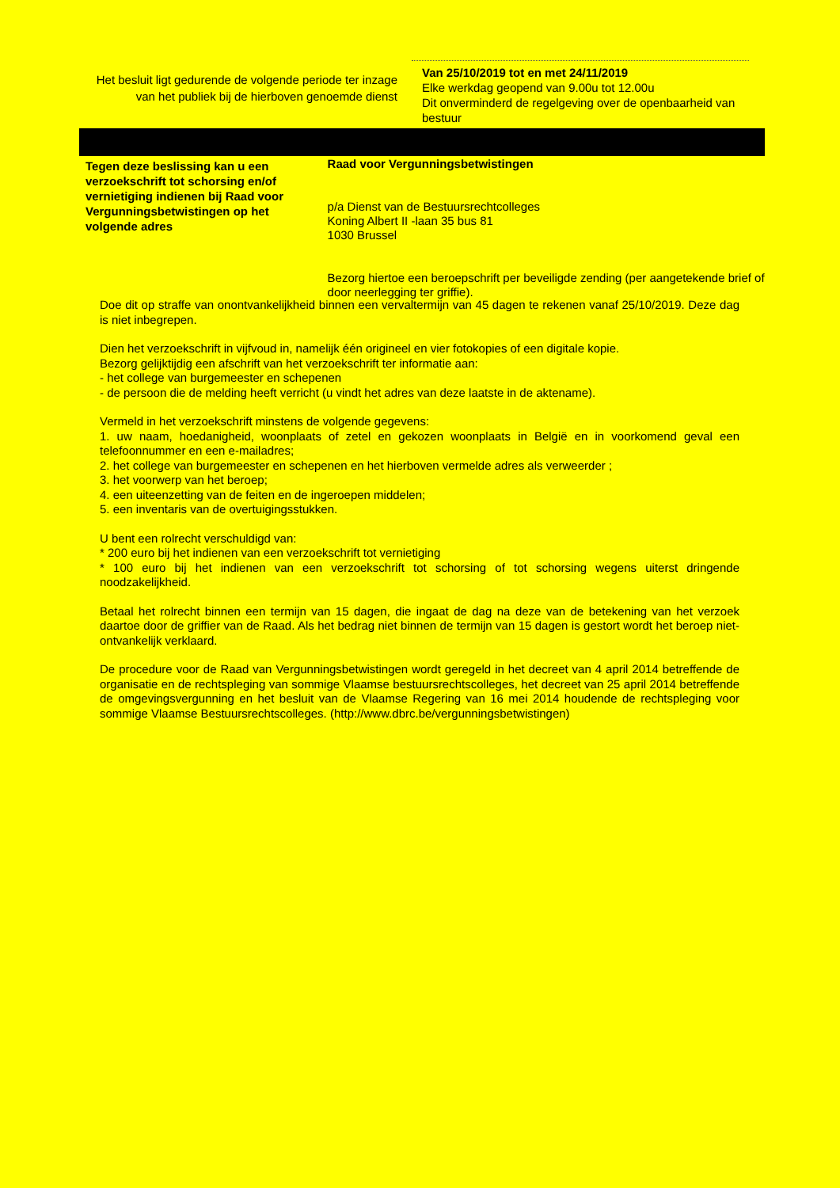Het besluit ligt gedurende de volgende periode ter inzage van het publiek bij de hierboven genoemde dienst
Van 25/10/2019 tot en met 24/11/2019
Elke werkdag geopend van 9.00u tot 12.00u
Dit onverminderd de regelgeving over de openbaarheid van bestuur
Tegen deze beslissing kan u een verzoekschrift tot schorsing en/of vernietiging indienen bij Raad voor Vergunningsbetwistingen op het volgende adres
Raad voor Vergunningsbetwistingen
p/a Dienst van de Bestuursrechtcolleges
Koning Albert II -laan 35 bus 81
1030 Brussel
Bezorg hiertoe een beroepschrift per beveiligde zending (per aangetekende brief of door neerlegging ter griffie).
Doe dit op straffe van onontvankelijkheid binnen een vervaltermijn van 45 dagen te rekenen vanaf 25/10/2019. Deze dag is niet inbegrepen.
Dien het verzoekschrift in vijfvoud in, namelijk één origineel en vier fotokopies of een digitale kopie.
Bezorg gelijktijdig een afschrift van het verzoekschrift ter informatie aan:
- het college van burgemeester en schepenen
- de persoon die de melding heeft verricht (u vindt het adres van deze laatste in de aktename).
Vermeld in het verzoekschrift minstens de volgende gegevens:
1. uw naam, hoedanigheid, woonplaats of zetel en gekozen woonplaats in België en in voorkomend geval een telefoonnummer en een e-mailadres;
2. het college van burgemeester en schepenen en het hierboven vermelde adres als verweerder ;
3. het voorwerp van het beroep;
4. een uiteenzetting van de feiten en de ingeroepen middelen;
5. een inventaris van de overtuigingsstukken.
U bent een rolrecht verschuldigd van:
* 200 euro bij het indienen van een verzoekschrift tot vernietiging
* 100 euro bij het indienen van een verzoekschrift tot schorsing of tot schorsing wegens uiterst dringende noodzakelijkheid.
Betaal het rolrecht binnen een termijn van 15 dagen, die ingaat de dag na deze van de betekening van het verzoek daartoe door de griffier van de Raad. Als het bedrag niet binnen de termijn van 15 dagen is gestort wordt het beroep niet-ontvankelijk verklaard.
De procedure voor de Raad van Vergunningsbetwistingen wordt geregeld in het decreet van 4 april 2014 betreffende de organisatie en de rechtspleging van sommige Vlaamse bestuursrechtscolleges, het decreet van 25 april 2014 betreffende de omgevingsvergunning en het besluit van de Vlaamse Regering van 16 mei 2014 houdende de rechtspleging voor sommige Vlaamse Bestuursrechtscolleges. (http://www.dbrc.be/vergunningsbetwistingen)